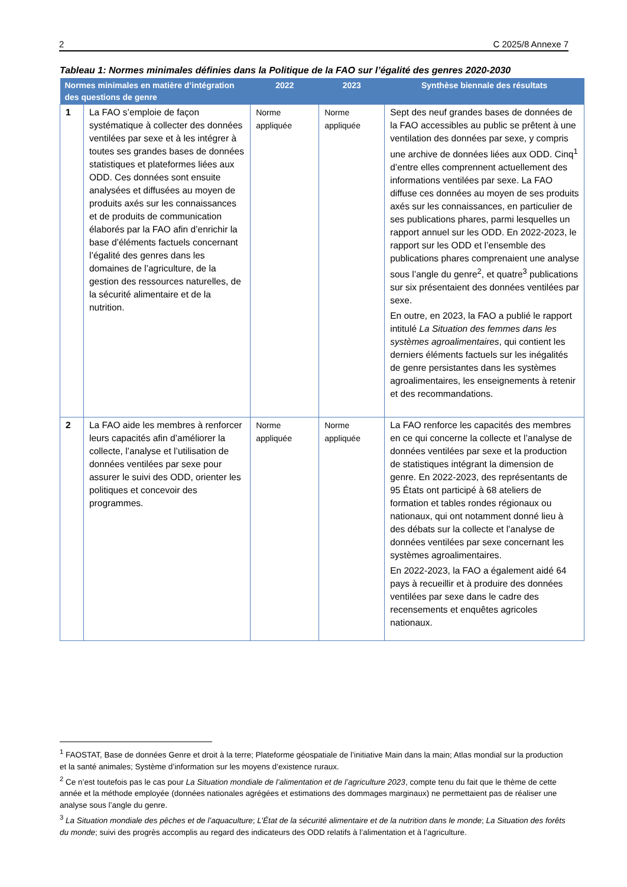2 C 2025/8 Annexe 7
Tableau 1: Normes minimales définies dans la Politique de la FAO sur l’égalité des genres 2020-2030
| Normes minimales en matière d’intégration des questions de genre | | 2022 | 2023 | Synthèse biennale des résultats |
| --- | --- | --- | --- | --- |
| 1 | La FAO s’emploie de façon systématique à collecter des données ventilées par sexe et à les intégrer à toutes ses grandes bases de données statistiques et plateformes liées aux ODD. Ces données sont ensuite analysées et diffusées au moyen de produits axés sur les connaissances et de produits de communication élaborés par la FAO afin d’enrichir la base d’éléments factuels concernant l’égalité des genres dans les domaines de l’agriculture, de la gestion des ressources naturelles, de la sécurité alimentaire et de la nutrition. | Norme appliquée | Norme appliquée | Sept des neuf grandes bases de données de la FAO accessibles au public se prêtent à une ventilation des données par sexe, y compris une archive de données liées aux ODD. Cinq<sup>1</sup> d’entre elles comprennent actuellement des informations ventilées par sexe. La FAO diffuse ces données au moyen de ses produits axés sur les connaissances, en particulier de ses publications phares, parmi lesquelles un rapport annuel sur les ODD. En 2022-2023, le rapport sur les ODD et l’ensemble des publications phares comprenaient une analyse sous l’angle du genre<sup>2</sup>, et quatre<sup>3</sup> publications sur six présentaient des données ventilées par sexe. En outre, en 2023, la FAO a publié le rapport intitulé La Situation des femmes dans les systèmes agroalimentaires , qui contient les derniers éléments factuels sur les inégalités de genre persistantes dans les systèmes agroalimentaires, les enseignements à retenir et des recommandations. |
| 2 | La FAO aide les membres à renforcer leurs capacités afin d’améliorer la collecte, l’analyse et l’utilisation de données ventilées par sexe pour assurer le suivi des ODD, orienter les politiques et concevoir des programmes. | Norme appliquée | Norme appliquée | La FAO renforce les capacités des membres en ce qui concerne la collecte et l’analyse de données ventilées par sexe et la production de statistiques intégrant la dimension de genre. En 2022-2023, des représentants de 95 États ont participé à 68 ateliers de formation et tables rondes régionaux ou nationaux, qui ont notamment donné lieu à des débats sur la collecte et l’analyse de données ventilées par sexe concernant les systèmes agroalimentaires. En 2022-2023, la FAO a également aidé 64 pays à recueillir et à produire des données ventilées par sexe dans le cadre des recensements et enquêtes agricoles nationaux. |
<sup>1</sup> FAOSTAT, Base de données Genre et droit à la terre; Plateforme géospatiale de l’initiative Main dans la main; Atlas mondial sur la production et la santé animales; Système d’information sur les moyens d’existence ruraux.
<sup>2</sup> Ce n’est toutefois pas le cas pour La Situation mondiale de l’alimentation et de l’agriculture 2023, compte tenu du fait que le thème de cette année et la méthode employée (données nationales agrégées et estimations des dommages marginaux) ne permettaient pas de réaliser une analyse sous l’angle du genre.
<sup>3</sup> La Situation mondiale des pêches et de l’aquaculture; L’État de la sécurité alimentaire et de la nutrition dans le monde; La Situation des forêts du monde; suivi des progrès accomplis au regard des indicateurs des ODD relatifs à l’alimentation et à l’agriculture.